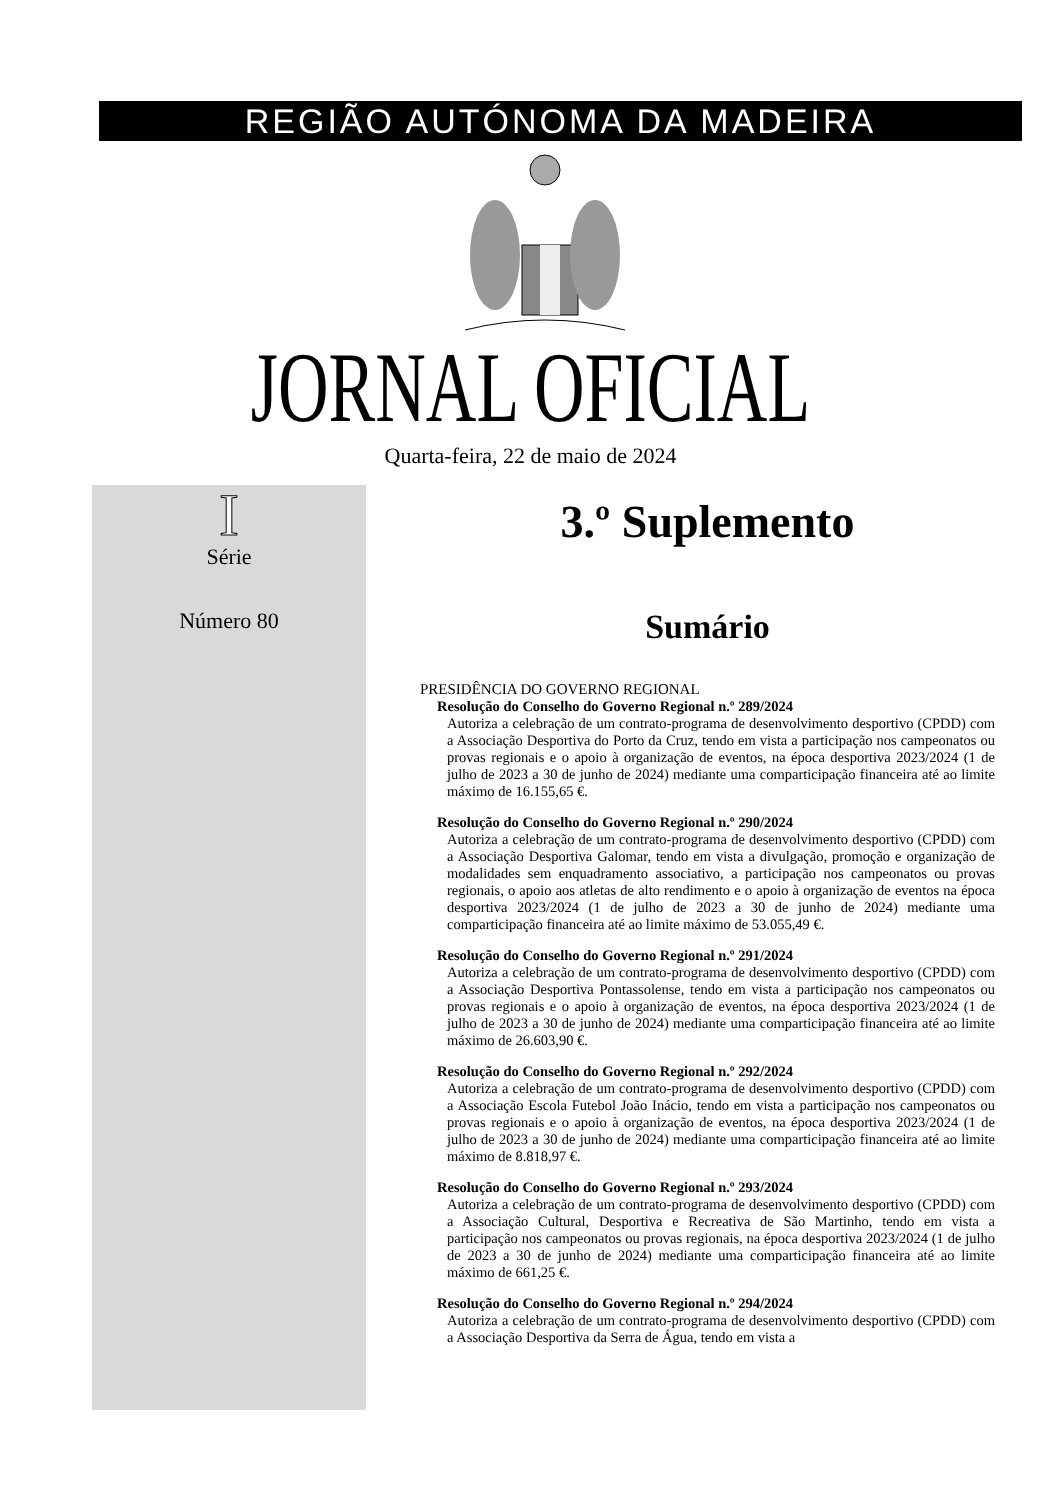REGIÃO AUTÓNOMA DA MADEIRA
JORNAL OFICIAL
Quarta-feira, 22 de maio de 2024
I
Série
Número 80
3.º Suplemento
Sumário
PRESIDÊNCIA DO GOVERNO REGIONAL
Resolução do Conselho do Governo Regional n.º 289/2024
Autoriza a celebração de um contrato-programa de desenvolvimento desportivo (CPDD) com a Associação Desportiva do Porto da Cruz, tendo em vista a participação nos campeonatos ou provas regionais e o apoio à organização de eventos, na época desportiva 2023/2024 (1 de julho de 2023 a 30 de junho de 2024) mediante uma comparticipação financeira até ao limite máximo de 16.155,65 €.
Resolução do Conselho do Governo Regional n.º 290/2024
Autoriza a celebração de um contrato-programa de desenvolvimento desportivo (CPDD) com a Associação Desportiva Galomar, tendo em vista a divulgação, promoção e organização de modalidades sem enquadramento associativo, a participação nos campeonatos ou provas regionais, o apoio aos atletas de alto rendimento e o apoio à organização de eventos na época desportiva 2023/2024 (1 de julho de 2023 a 30 de junho de 2024) mediante uma comparticipação financeira até ao limite máximo de 53.055,49 €.
Resolução do Conselho do Governo Regional n.º 291/2024
Autoriza a celebração de um contrato-programa de desenvolvimento desportivo (CPDD) com a Associação Desportiva Pontassolense, tendo em vista a participação nos campeonatos ou provas regionais e o apoio à organização de eventos, na época desportiva 2023/2024 (1 de julho de 2023 a 30 de junho de 2024) mediante uma comparticipação financeira até ao limite máximo de 26.603,90 €.
Resolução do Conselho do Governo Regional n.º 292/2024
Autoriza a celebração de um contrato-programa de desenvolvimento desportivo (CPDD) com a Associação Escola Futebol João Inácio, tendo em vista a participação nos campeonatos ou provas regionais e o apoio à organização de eventos, na época desportiva 2023/2024 (1 de julho de 2023 a 30 de junho de 2024) mediante uma comparticipação financeira até ao limite máximo de 8.818,97 €.
Resolução do Conselho do Governo Regional n.º 293/2024
Autoriza a celebração de um contrato-programa de desenvolvimento desportivo (CPDD) com a Associação Cultural, Desportiva e Recreativa de São Martinho, tendo em vista a participação nos campeonatos ou provas regionais, na época desportiva 2023/2024 (1 de julho de 2023 a 30 de junho de 2024) mediante uma comparticipação financeira até ao limite máximo de 661,25 €.
Resolução do Conselho do Governo Regional n.º 294/2024
Autoriza a celebração de um contrato-programa de desenvolvimento desportivo (CPDD) com a Associação Desportiva da Serra de Água, tendo em vista a